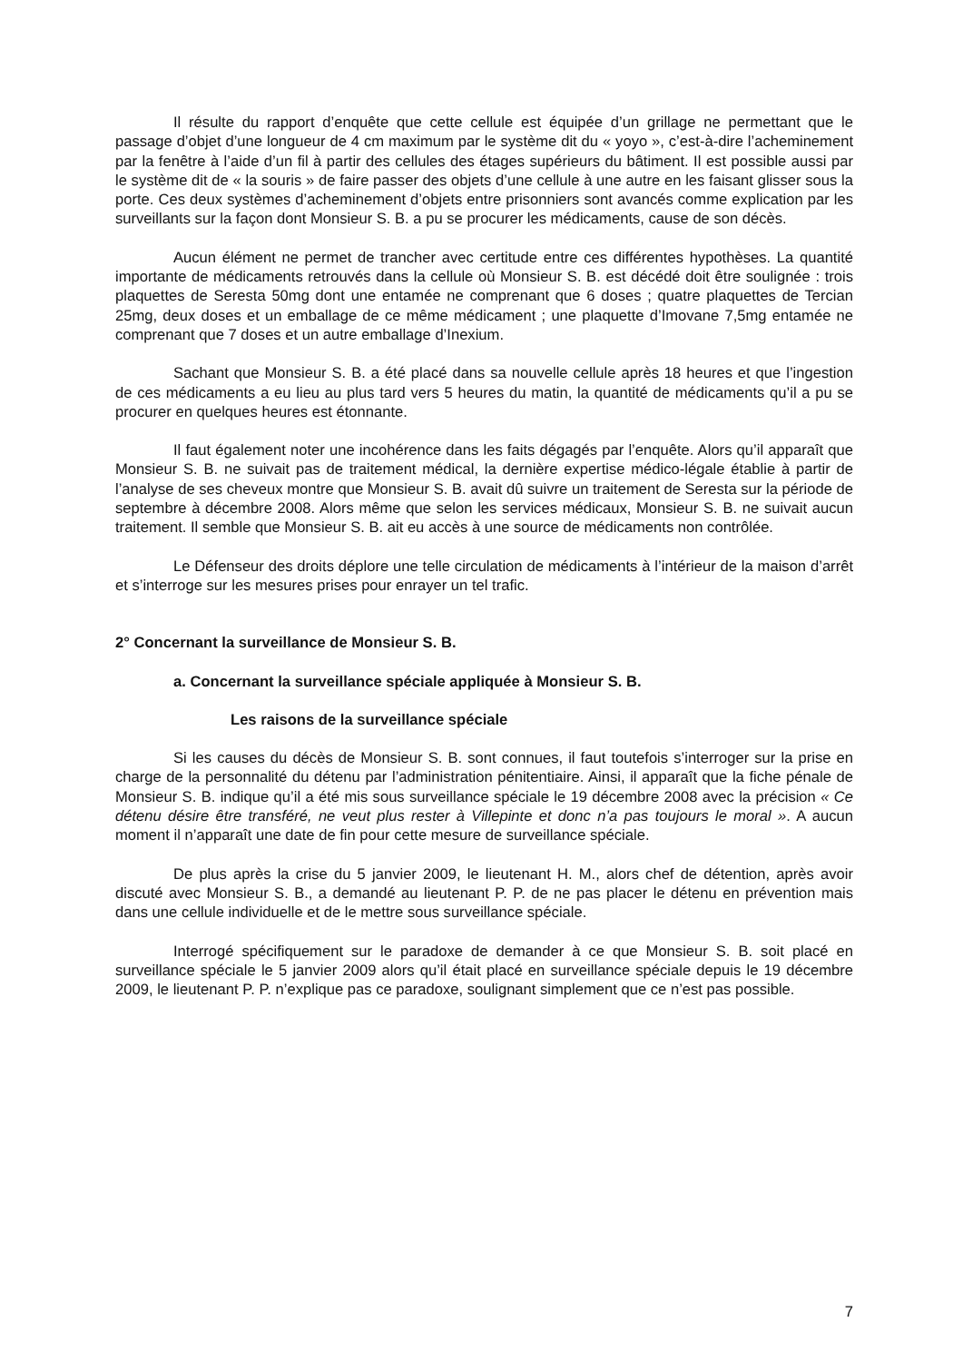Il résulte du rapport d’enquête que cette cellule est équipée d’un grillage ne permettant que le passage d’objet d’une longueur de 4 cm maximum par le système dit du « yoyo », c’est-à-dire l’acheminement par la fenêtre à l’aide d’un fil à partir des cellules des étages supérieurs du bâtiment. Il est possible aussi par le système dit de « la souris » de faire passer des objets d’une cellule à une autre en les faisant glisser sous la porte. Ces deux systèmes d’acheminement d’objets entre prisonniers sont avancés comme explication par les surveillants sur la façon dont Monsieur S. B. a pu se procurer les médicaments, cause de son décès.
Aucun élément ne permet de trancher avec certitude entre ces différentes hypothèses. La quantité importante de médicaments retrouvés dans la cellule où Monsieur S. B. est décédé doit être soulignée : trois plaquettes de Seresta 50mg dont une entamée ne comprenant que 6 doses ; quatre plaquettes de Tercian 25mg, deux doses et un emballage de ce même médicament ; une plaquette d’Imovane 7,5mg entamée ne comprenant que 7 doses et un autre emballage d’Inexium.
Sachant que Monsieur S. B. a été placé dans sa nouvelle cellule après 18 heures et que l’ingestion de ces médicaments a eu lieu au plus tard vers 5 heures du matin, la quantité de médicaments qu’il a pu se procurer en quelques heures est étonnante.
Il faut également noter une incohérence dans les faits dégagés par l’enquête. Alors qu’il apparaît que Monsieur S. B. ne suivait pas de traitement médical, la dernière expertise médico-légale établie à partir de l’analyse de ses cheveux montre que Monsieur S. B. avait dû suivre un traitement de Seresta sur la période de septembre à décembre 2008. Alors même que selon les services médicaux, Monsieur S. B. ne suivait aucun traitement. Il semble que Monsieur S. B. ait eu accès à une source de médicaments non contrôlée.
Le Défenseur des droits déplore une telle circulation de médicaments à l’intérieur de la maison d’arrêt et s’interroge sur les mesures prises pour enrayer un tel trafic.
2° Concernant la surveillance de Monsieur S. B.
a. Concernant la surveillance spéciale appliquée à Monsieur S. B.
Les raisons de la surveillance spéciale
Si les causes du décès de Monsieur S. B. sont connues, il faut toutefois s’interroger sur la prise en charge de la personnalité du détenu par l’administration pénitentiaire. Ainsi, il apparaît que la fiche pénale de Monsieur S. B. indique qu’il a été mis sous surveillance spéciale le 19 décembre 2008 avec la précision « Ce détenu désire être transféré, ne veut plus rester à Villepinte et donc n’a pas toujours le moral ». A aucun moment il n’apparaît une date de fin pour cette mesure de surveillance spéciale.
De plus après la crise du 5 janvier 2009, le lieutenant H. M., alors chef de détention, après avoir discuté avec Monsieur S. B., a demandé au lieutenant P. P. de ne pas placer le détenu en prévention mais dans une cellule individuelle et de le mettre sous surveillance spéciale.
Interrogé spécifiquement sur le paradoxe de demander à ce que Monsieur S. B. soit placé en surveillance spéciale le 5 janvier 2009 alors qu’il était placé en surveillance spéciale depuis le 19 décembre 2009, le lieutenant P. P. n’explique pas ce paradoxe, soulignant simplement que ce n’est pas possible.
7